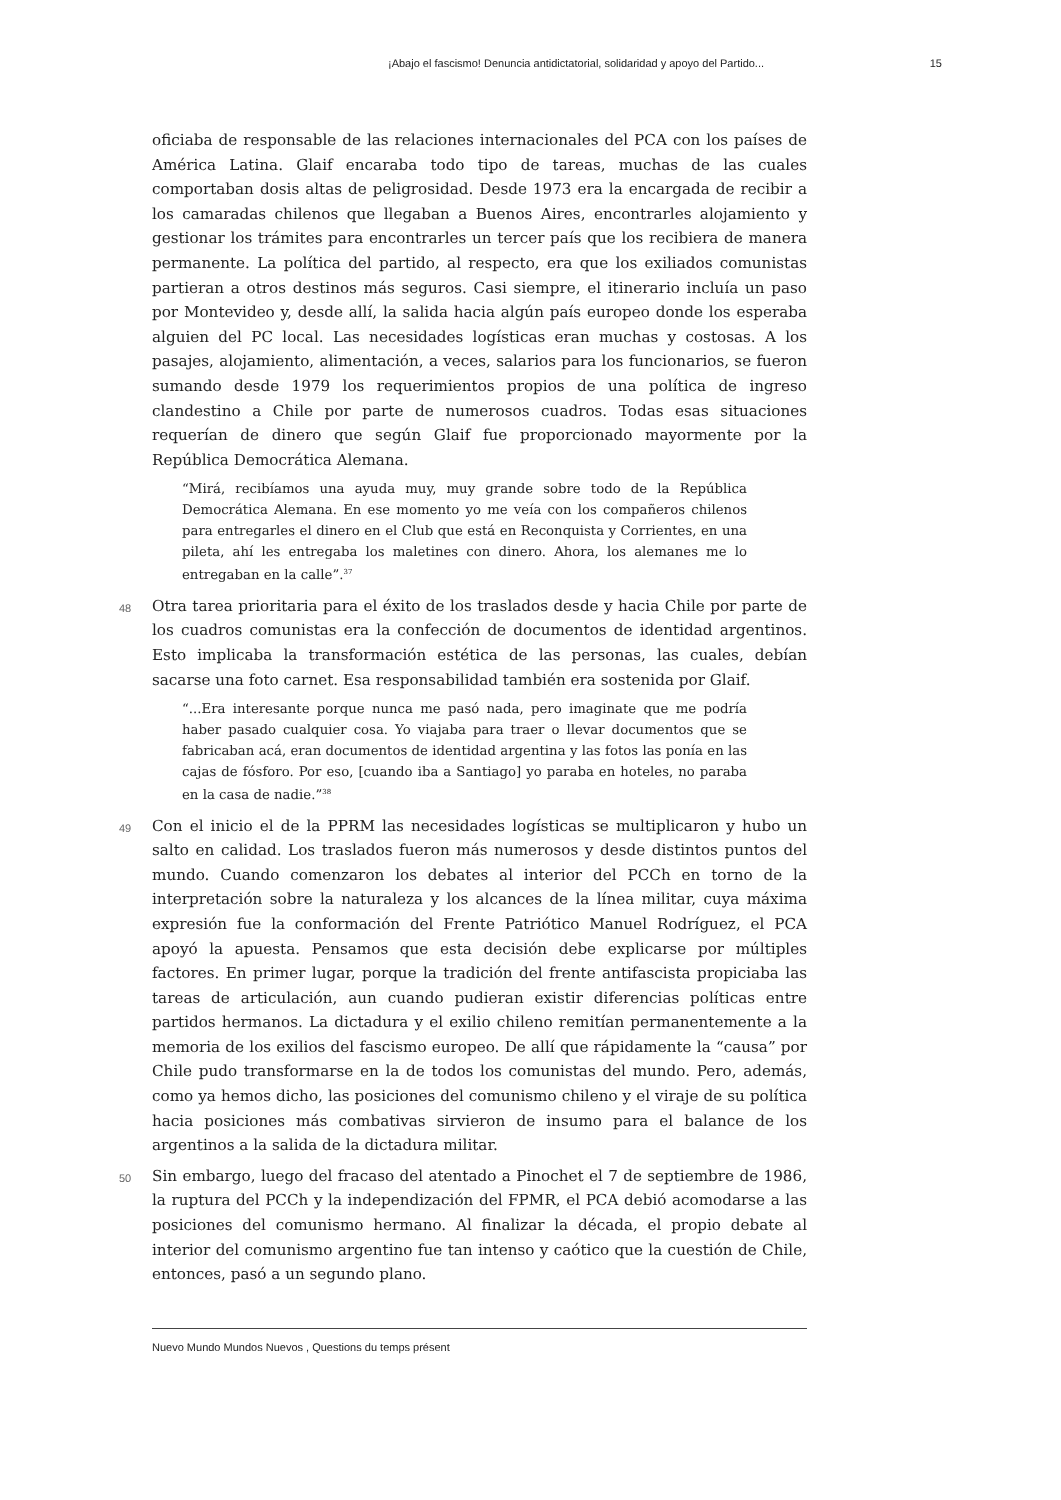¡Abajo el fascismo! Denuncia antidictatorial, solidaridad y apoyo del Partido... 15
oficiaba de responsable de las relaciones internacionales del PCA con los países de América Latina. Glaif encaraba todo tipo de tareas, muchas de las cuales comportaban dosis altas de peligrosidad. Desde 1973 era la encargada de recibir a los camaradas chilenos que llegaban a Buenos Aires, encontrarles alojamiento y gestionar los trámites para encontrarles un tercer país que los recibiera de manera permanente. La política del partido, al respecto, era que los exiliados comunistas partieran a otros destinos más seguros. Casi siempre, el itinerario incluía un paso por Montevideo y, desde allí, la salida hacia algún país europeo donde los esperaba alguien del PC local. Las necesidades logísticas eran muchas y costosas. A los pasajes, alojamiento, alimentación, a veces, salarios para los funcionarios, se fueron sumando desde 1979 los requerimientos propios de una política de ingreso clandestino a Chile por parte de numerosos cuadros. Todas esas situaciones requerían de dinero que según Glaif fue proporcionado mayormente por la República Democrática Alemana.
“Mirá, recibíamos una ayuda muy, muy grande sobre todo de la República Democrática Alemana. En ese momento yo me veía con los compañeros chilenos para entregarles el dinero en el Club que está en Reconquista y Corrientes, en una pileta, ahí les entregaba los maletines con dinero. Ahora, los alemanes me lo entregaban en la calle”.<sup>37</sup>
48 Otra tarea prioritaria para el éxito de los traslados desde y hacia Chile por parte de los cuadros comunistas era la confección de documentos de identidad argentinos. Esto implicaba la transformación estética de las personas, las cuales, debían sacarse una foto carnet. Esa responsabilidad también era sostenida por Glaif.
“...Era interesante porque nunca me pasó nada, pero imaginate que me podría haber pasado cualquier cosa. Yo viajaba para traer o llevar documentos que se fabricaban acá, eran documentos de identidad argentina y las fotos las ponía en las cajas de fósforo. Por eso, [cuando iba a Santiago] yo paraba en hoteles, no paraba en la casa de nadie.”<sup>38</sup>
49 Con el inicio el de la PPRM las necesidades logísticas se multiplicaron y hubo un salto en calidad. Los traslados fueron más numerosos y desde distintos puntos del mundo. Cuando comenzaron los debates al interior del PCCh en torno de la interpretación sobre la naturaleza y los alcances de la línea militar, cuya máxima expresión fue la conformación del Frente Patriótico Manuel Rodríguez, el PCA apoyó la apuesta. Pensamos que esta decisión debe explicarse por múltiples factores. En primer lugar, porque la tradición del frente antifascista propiciaba las tareas de articulación, aun cuando pudieran existir diferencias políticas entre partidos hermanos. La dictadura y el exilio chileno remitían permanentemente a la memoria de los exilios del fascismo europeo. De allí que rápidamente la “causa” por Chile pudo transformarse en la de todos los comunistas del mundo. Pero, además, como ya hemos dicho, las posiciones del comunismo chileno y el viraje de su política hacia posiciones más combativas sirvieron de insumo para el balance de los argentinos a la salida de la dictadura militar.
50 Sin embargo, luego del fracaso del atentado a Pinochet el 7 de septiembre de 1986, la ruptura del PCCh y la independización del FPMR, el PCA debió acomodarse a las posiciones del comunismo hermano. Al finalizar la década, el propio debate al interior del comunismo argentino fue tan intenso y caótico que la cuestión de Chile, entonces, pasó a un segundo plano.
Nuevo Mundo Mundos Nuevos , Questions du temps présent